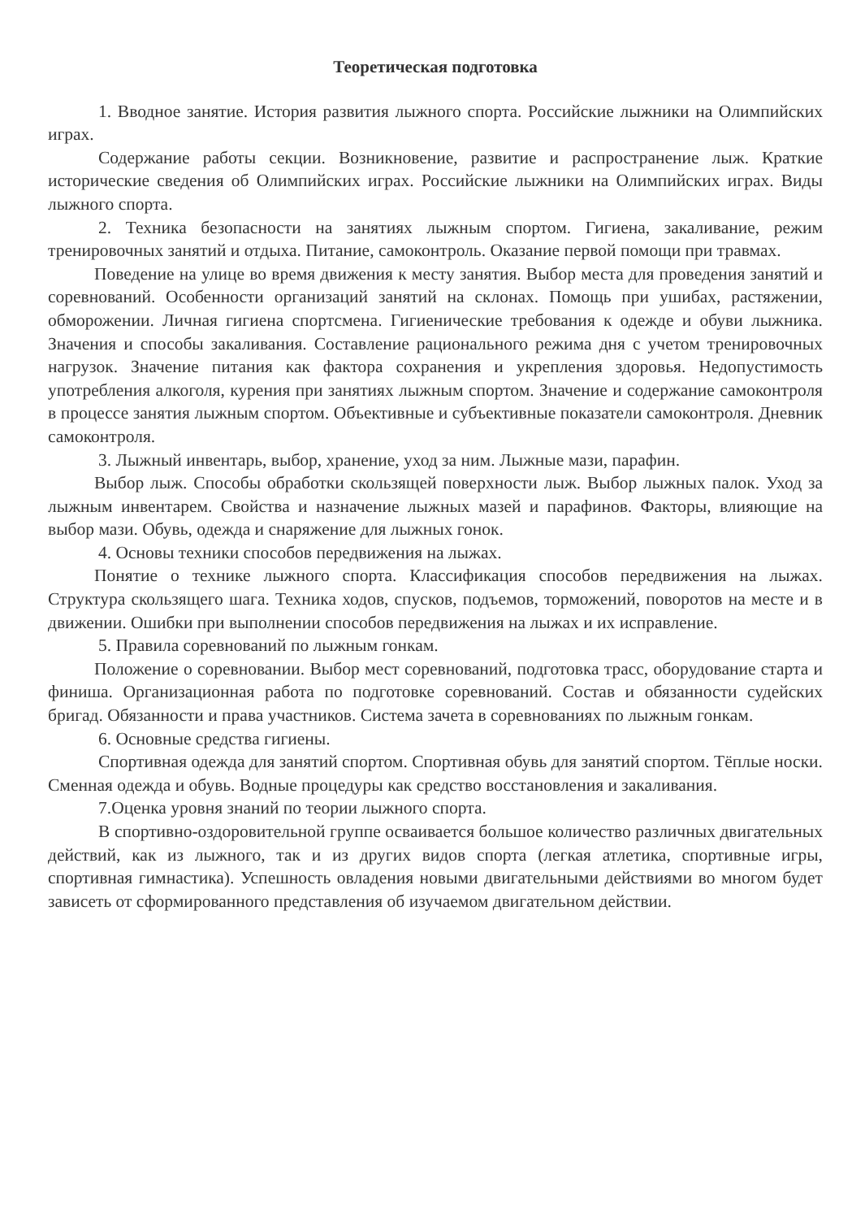Теоретическая подготовка
1. Вводное занятие. История развития лыжного спорта. Российские лыжники на Олимпийских играх.
Содержание работы секции. Возникновение, развитие и распространение лыж. Краткие исторические сведения об Олимпийских играх. Российские лыжники на Олимпийских играх. Виды лыжного спорта.
2. Техника безопасности на занятиях лыжным спортом. Гигиена, закаливание, режим тренировочных занятий и отдыха. Питание, самоконтроль. Оказание первой помощи при травмах.
Поведение на улице во время движения к месту занятия. Выбор места для проведения занятий и соревнований. Особенности организаций занятий на склонах. Помощь при ушибах, растяжении, обморожении. Личная гигиена спортсмена. Гигиенические требования к одежде и обуви лыжника. Значения и способы закаливания. Составление рационального режима дня с учетом тренировочных нагрузок. Значение питания как фактора сохранения и укрепления здоровья. Недопустимость употребления алкоголя, курения при занятиях лыжным спортом. Значение и содержание самоконтроля в процессе занятия лыжным спортом. Объективные и субъективные показатели самоконтроля. Дневник самоконтроля.
3. Лыжный инвентарь, выбор, хранение, уход за ним. Лыжные мази, парафин.
Выбор лыж. Способы обработки скользящей поверхности лыж. Выбор лыжных палок. Уход за лыжным инвентарем. Свойства и назначение лыжных мазей и парафинов. Факторы, влияющие на выбор мази. Обувь, одежда и снаряжение для лыжных гонок.
4. Основы техники способов передвижения на лыжах.
Понятие о технике лыжного спорта. Классификация способов передвижения на лыжах. Структура скользящего шага. Техника ходов, спусков, подъемов, торможений, поворотов на месте и в движении. Ошибки при выполнении способов передвижения на лыжах и их исправление.
5. Правила соревнований по лыжным гонкам.
Положение о соревновании. Выбор мест соревнований, подготовка трасс, оборудование старта и финиша. Организационная работа по подготовке соревнований. Состав и обязанности судейских бригад. Обязанности и права участников. Система зачета в соревнованиях по лыжным гонкам.
6. Основные средства гигиены.
Спортивная одежда для занятий спортом. Спортивная обувь для занятий спортом. Тёплые носки. Сменная одежда и обувь. Водные процедуры как средство восстановления и закаливания.
7.Оценка уровня знаний по теории лыжного спорта.
В спортивно-оздоровительной группе осваивается большое количество различных двигательных действий, как из лыжного, так и из других видов спорта (легкая атлетика, спортивные игры, спортивная гимнастика). Успешность овладения новыми двигательными действиями во многом будет зависеть от сформированного представления об изучаемом двигательном действии.